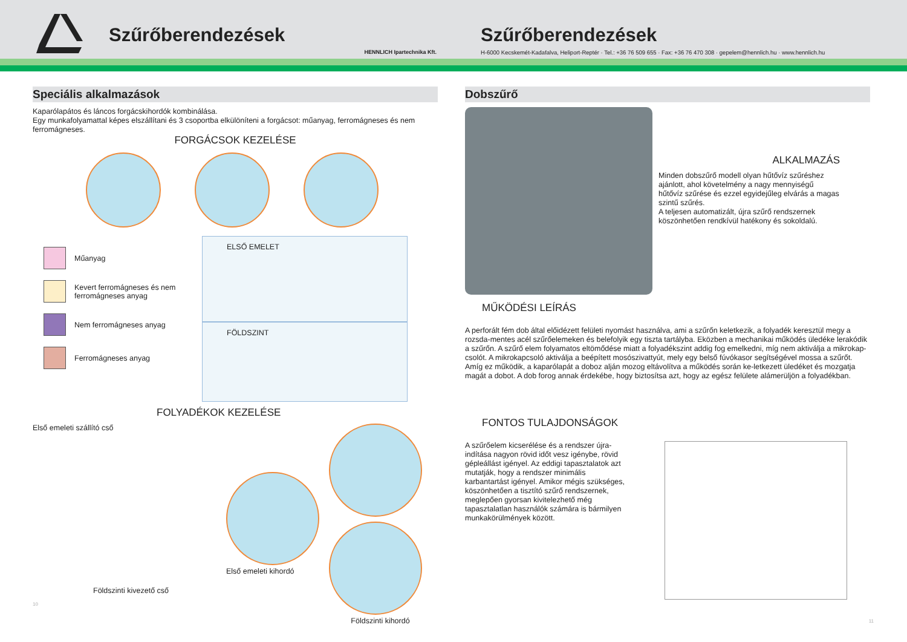Szűrőberendezések
HENNLICH Ipartechnika Kft.
Szűrőberendezések
H-6000 Kecskemét-Kadafalva, Heliport-Reptér · Tel.: +36 76 509 655 · Fax: +36 76 470 308 · gepelem@hennlich.hu · www.hennlich.hu
Speciális alkalmazások
Kaparólapátos és láncos forgácskihordók kombinálása.
Egy munkafolyamattal képes elszállítani és 3 csoportba elkülöníteni a forgácsot: műanyag, ferromágneses és nem ferromágneses.
FORGÁCSOK KEZELÉSE
Műanyag
Kevert ferromágneses és nem
ferromágneses anyag
Nem ferromágneses anyag
Ferromágneses anyag
ELSŐ EMELET
FÖLDSZINT
FOLYADÉKOK KEZELÉSE
Első emeleti szállító cső
Földszinti kivezető cső
Első emeleti kihordó
Földszinti kihordó
10
Dobszűrő
ALKALMAZÁS
Minden dobszűrő modell olyan hűtővíz szűréshez ajánlott, ahol követelmény a nagy mennyiségű hűtővíz szűrése és ezzel egyidejűleg elvárás a magas szintű szűrés.
A teljesen automatizált, újra szűrő rendszernek köszönhetően rendkívül hatékony és sokoldalú.
MŰKÖDÉSI LEÍRÁS
A perforált fém dob által előidézett felületi nyomást használva, ami a szűrőn keletkezik, a folyadék keresztül megy a rozsda-mentes acél szűrőelemeken és belefolyik egy tiszta tartályba. Eközben a mechanikai működés üledéke lerakódik a szűrőn. A szűrő elem folyamatos eltömődése miatt a folyadékszint addig fog emelkedni, míg nem aktiválja a mikrokap- csolót. A mikrokapcsoló aktiválja a beépített mosószivattyút, mely egy belső fúvókasor segítségével mossa a szűrőt. Amíg ez működik, a kaparólapát a doboz alján mozog eltávolítva a működés során ke-letkezett üledéket és mozgatja magát a dobot. A dob forog annak érdekébe, hogy biztosítsa azt, hogy az egész felülete alámerüljön a folyadékban.
FONTOS TULAJDONSÁGOK
A szűrőelem kicserélése és a rendszer újra-indítása nagyon rövid időt vesz igénybe, rövid gépleállást igényel. Az eddigi tapasztalatok azt mutatják, hogy a rendszer minimális karbantartást igényel. Amikor mégis szükséges, köszönhetően a tisztító szűrő rendszernek, meglepően gyorsan kivitelezhető még tapasztalatlan használók számára is bármilyen munkakörülmények között.
11